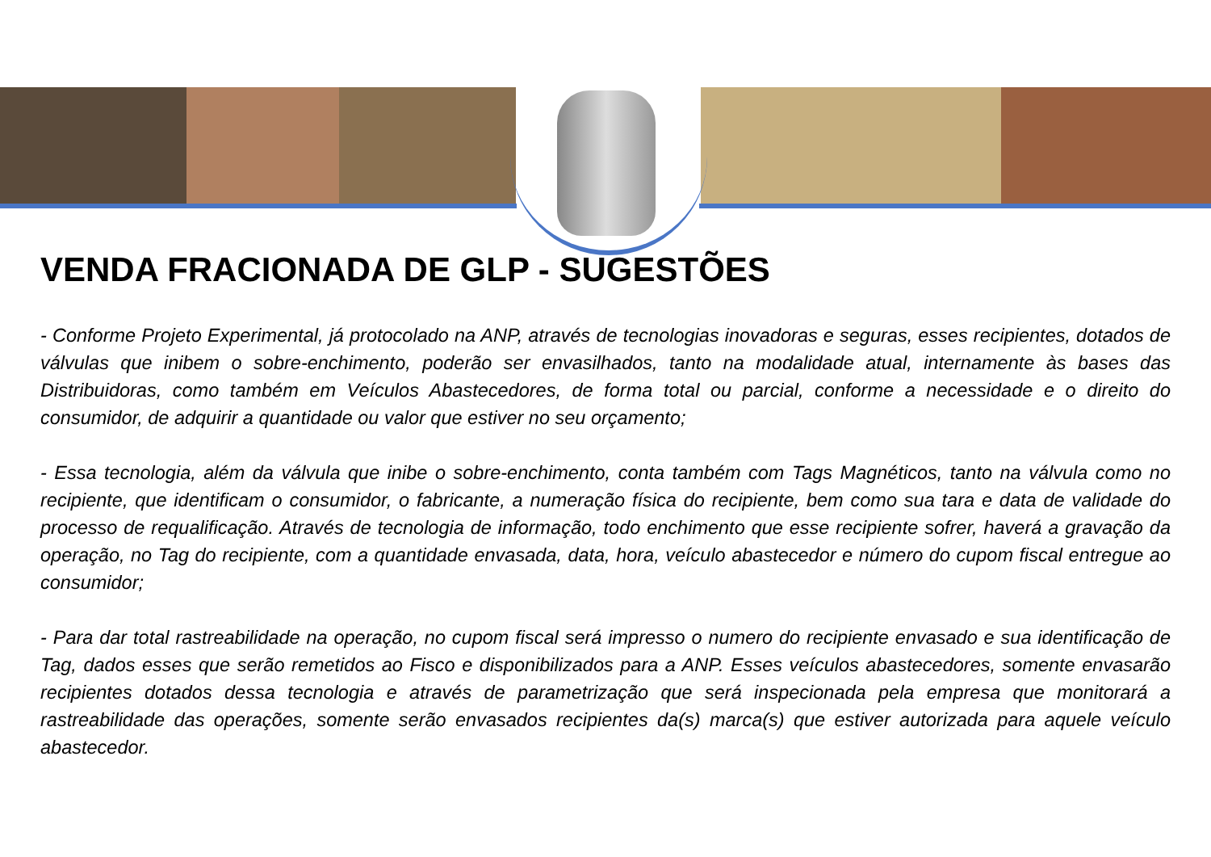VENDA FRACIONADA DE GLP - SUGESTÕES
- Conforme Projeto Experimental, já protocolado na ANP, através de tecnologias inovadoras e seguras, esses recipientes, dotados de válvulas que inibem o sobre-enchimento, poderão ser envasilhados, tanto na modalidade atual, internamente às bases das Distribuidoras, como também em Veículos Abastecedores, de forma total ou parcial, conforme a necessidade e o direito do consumidor, de adquirir a quantidade ou valor que estiver no seu orçamento;
- Essa tecnologia, além da válvula que inibe o sobre-enchimento, conta também com Tags Magnéticos, tanto na válvula como no recipiente, que identificam o consumidor, o fabricante, a numeração física do recipiente, bem como sua tara e data de validade do processo de requalificação. Através de tecnologia de informação, todo enchimento que esse recipiente sofrer, haverá a gravação da operação, no Tag do recipiente, com a quantidade envasada, data, hora, veículo abastecedor e número do cupom fiscal entregue ao consumidor;
- Para dar total rastreabilidade na operação, no cupom fiscal será impresso o numero do recipiente envasado e sua identificação de Tag, dados esses que serão remetidos ao Fisco e disponibilizados para a ANP. Esses veículos abastecedores, somente envasarão recipientes dotados dessa tecnologia e através de parametrização que será inspecionada pela empresa que monitorará a rastreabilidade das operações, somente serão envasados recipientes da(s) marca(s) que estiver autorizada para aquele veículo abastecedor.